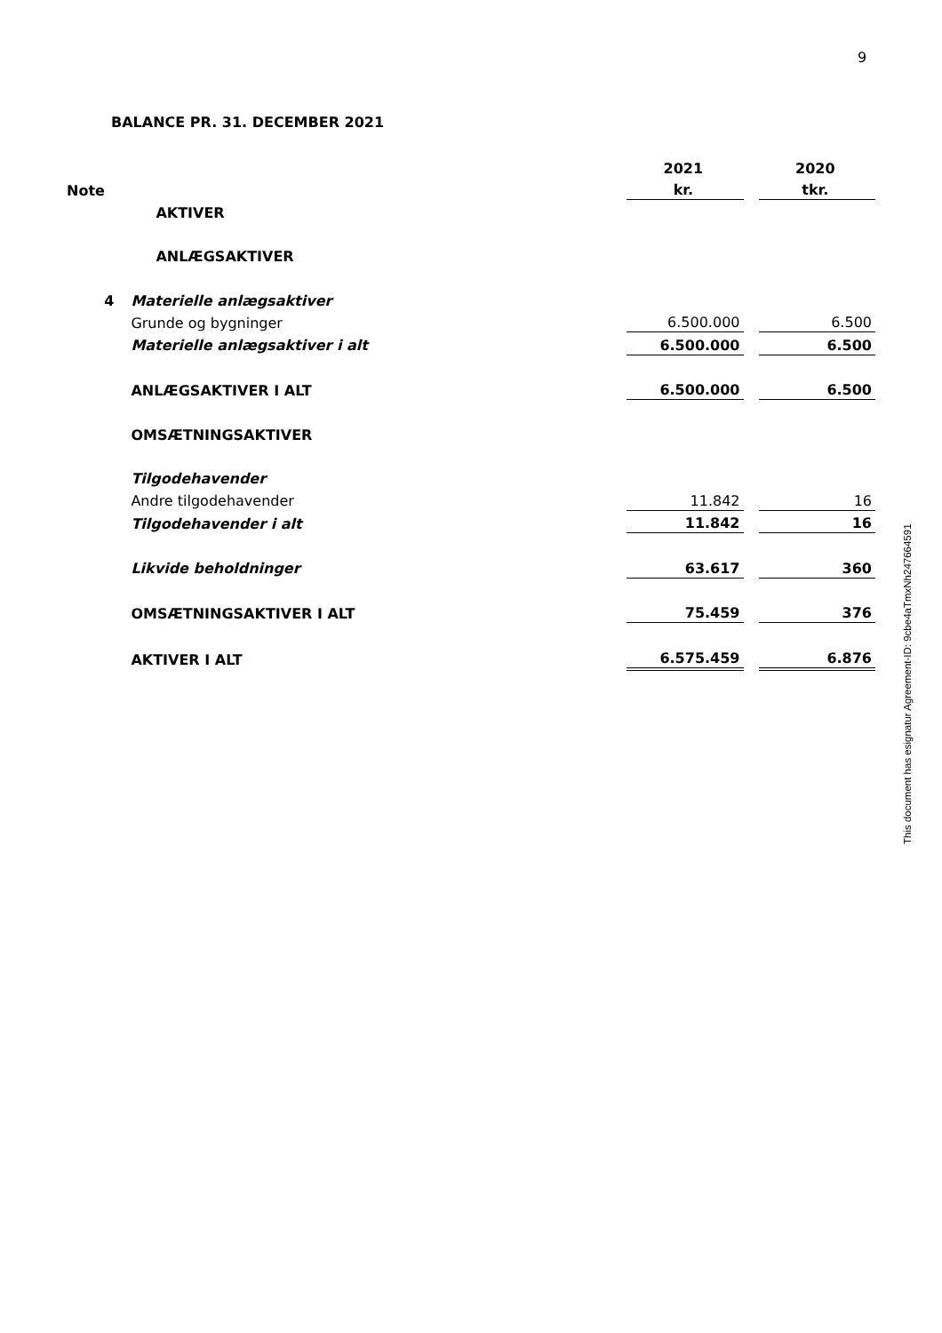9
BALANCE PR. 31. DECEMBER 2021
| | | 2021 | | 2020 |
| --- | --- | --- | --- | --- |
| Note | | kr. | | tkr. |
| | AKTIVER | | | |
| | ANLÆGSAKTIVER | | | |
| 4 | Materielle anlægsaktiver | | | |
| | Grunde og bygninger | 6.500.000 | | 6.500 |
| | Materielle anlægsaktiver i alt | 6.500.000 | | 6.500 |
| | ANLÆGSAKTIVER I ALT | 6.500.000 | | 6.500 |
| | OMSÆTNINGSAKTIVER | | | |
| | Tilgodehavender | | | |
| | Andre tilgodehavender | 11.842 | | 16 |
| | Tilgodehavender i alt | 11.842 | | 16 |
| | Likvide beholdninger | 63.617 | | 360 |
| | OMSÆTNINGSAKTIVER I ALT | 75.459 | | 376 |
| | AKTIVER I ALT | 6.575.459 | | 6.876 |
This document has esignatur Agreement-ID: 9cbe4aTmxNh247664591